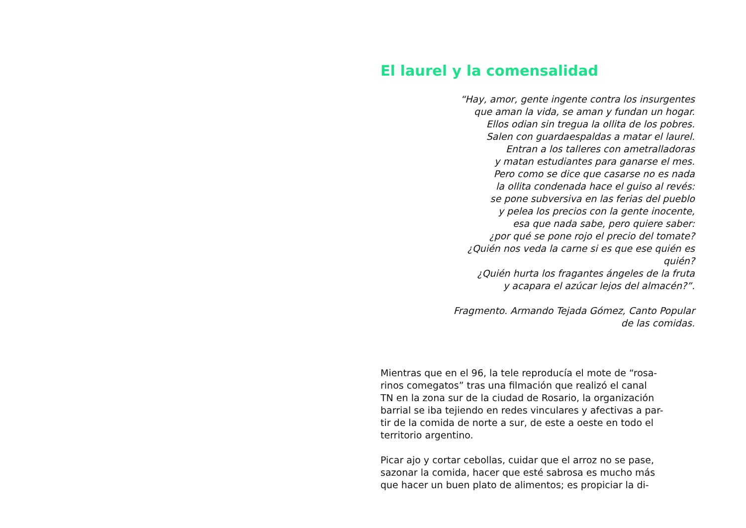El laurel y la comensalidad
“Hay, amor, gente ingente contra los insurgentes
que aman la vida, se aman y fundan un hogar.
Ellos odian sin tregua la ollita de los pobres.
Salen con guardaespaldas a matar el laurel.
Entran a los talleres con ametralladoras
y matan estudiantes para ganarse el mes.
Pero como se dice que casarse no es nada
la ollita condenada hace el guiso al revés:
se pone subversiva en las ferias del pueblo
y pelea los precios con la gente inocente,
esa que nada sabe, pero quiere saber:
¿por qué se pone rojo el precio del tomate?
¿Quién nos veda la carne si es que ese quién es
quién?
¿Quién hurta los fragantes ángeles de la fruta
y acapara el azúcar lejos del almacén?”.
Fragmento. Armando Tejada Gómez, Canto Popular
de las comidas.
Mientras que en el 96, la tele reproducía el mote de “rosa-
rinos comegatos” tras una filmación que realizó el canal
TN en la zona sur de la ciudad de Rosario, la organización
barrial se iba tejiendo en redes vinculares y afectivas a par-
tir de la comida de norte a sur, de este a oeste en todo el
territorio argentino.
Picar ajo y cortar cebollas, cuidar que el arroz no se pase,
sazonar la comida, hacer que esté sabrosa es mucho más
que hacer un buen plato de alimentos; es propiciar la di-